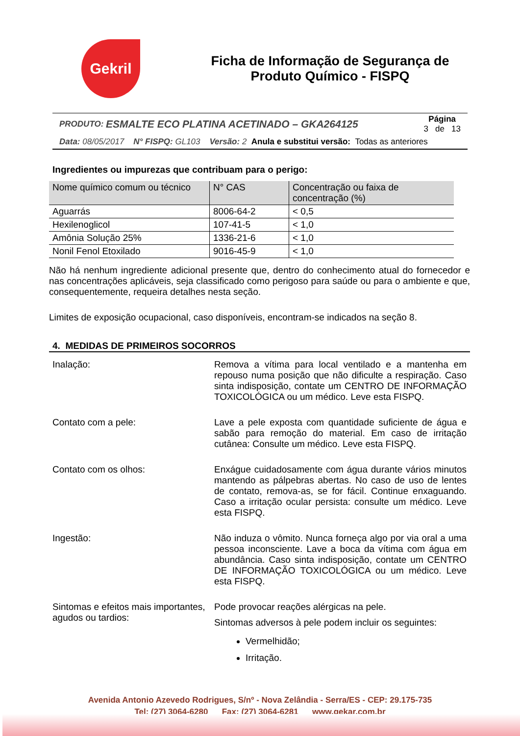Gekril
Ficha de Informação de Segurança de
Produto Químico - FISPQ
PRODUTO: ESMALTE ECO PLATINA ACETINADO – GKA264125
Página
3 de 13
Data: 08/05/2017 N° FISPQ: GL103 Versão: 2 Anula e substitui versão: Todas as anteriores
Ingredientes ou impurezas que contribuam para o perigo:
| Nome químico comum ou técnico | N° CAS | Concentração ou faixa de concentração (%) |
| --- | --- | --- |
| Aguarrás | 8006-64-2 | < 0,5 |
| Hexilenoglicol | 107-41-5 | < 1,0 |
| Amônia Solução 25% | 1336-21-6 | < 1,0 |
| Nonil Fenol Etoxilado | 9016-45-9 | < 1,0 |
Não há nenhum ingrediente adicional presente que, dentro do conhecimento atual do fornecedor e nas concentrações aplicáveis, seja classificado como perigoso para saúde ou para o ambiente e que, consequentemente, requeira detalhes nesta seção.
Limites de exposição ocupacional, caso disponíveis, encontram-se indicados na seção 8.
4. MEDIDAS DE PRIMEIROS SOCORROS
Inalação: Remova a vítima para local ventilado e a mantenha em repouso numa posição que não dificulte a respiração. Caso sinta indisposição, contate um CENTRO DE INFORMAÇÃO TOXICOLÓGICA ou um médico. Leve esta FISPQ.
Contato com a pele: Lave a pele exposta com quantidade suficiente de água e sabão para remoção do material. Em caso de irritação cutânea: Consulte um médico. Leve esta FISPQ.
Contato com os olhos: Enxágue cuidadosamente com água durante vários minutos mantendo as pálpebras abertas. No caso de uso de lentes de contato, remova-as, se for fácil. Continue enxaguando. Caso a irritação ocular persista: consulte um médico. Leve esta FISPQ.
Ingestão: Não induza o vômito. Nunca forneça algo por via oral a uma pessoa inconsciente. Lave a boca da vítima com água em abundância. Caso sinta indisposição, contate um CENTRO DE INFORMAÇÃO TOXICOLÓGICA ou um médico. Leve esta FISPQ.
Sintomas e efeitos mais importantes, agudos ou tardios:
Pode provocar reações alérgicas na pele.
Sintomas adversos à pele podem incluir os seguintes:
Vermelhidão;
Irritação.
Avenida Antonio Azevedo Rodrigues, S/nº - Nova Zelândia - Serra/ES - CEP: 29.175-735
Tel: (27) 3064-6280 Fax: (27) 3064-6281 www.gekar.com.br